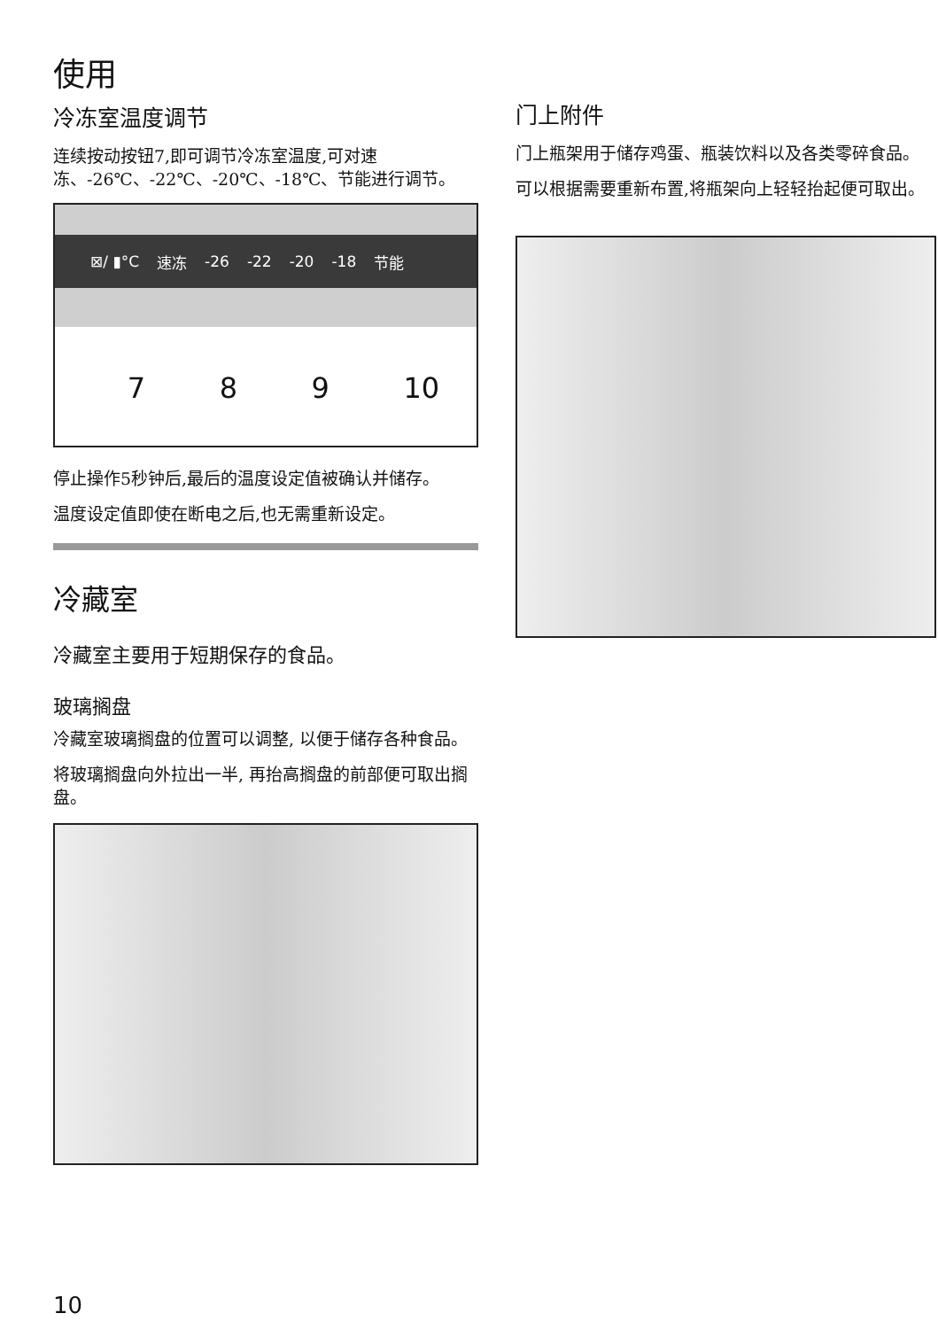使用
冷冻室温度调节
连续按动按钮7,即可调节冷冻室温度,可对速冻、-26℃、-22℃、-20℃、-18℃、节能进行调节。
⊠/ ▮°C 速冻 -26 -22 -20 -18 节能
7 8 9 10
停止操作5秒钟后,最后的温度设定值被确认并储存。
温度设定值即使在断电之后,也无需重新设定。
冷藏室
冷藏室主要用于短期保存的食品。
玻璃搁盘
冷藏室玻璃搁盘的位置可以调整, 以便于储存各种食品。
将玻璃搁盘向外拉出一半, 再抬高搁盘的前部便可取出搁盘。
门上附件
门上瓶架用于储存鸡蛋、瓶装饮料以及各类零碎食品。
可以根据需要重新布置,将瓶架向上轻轻抬起便可取出。
10